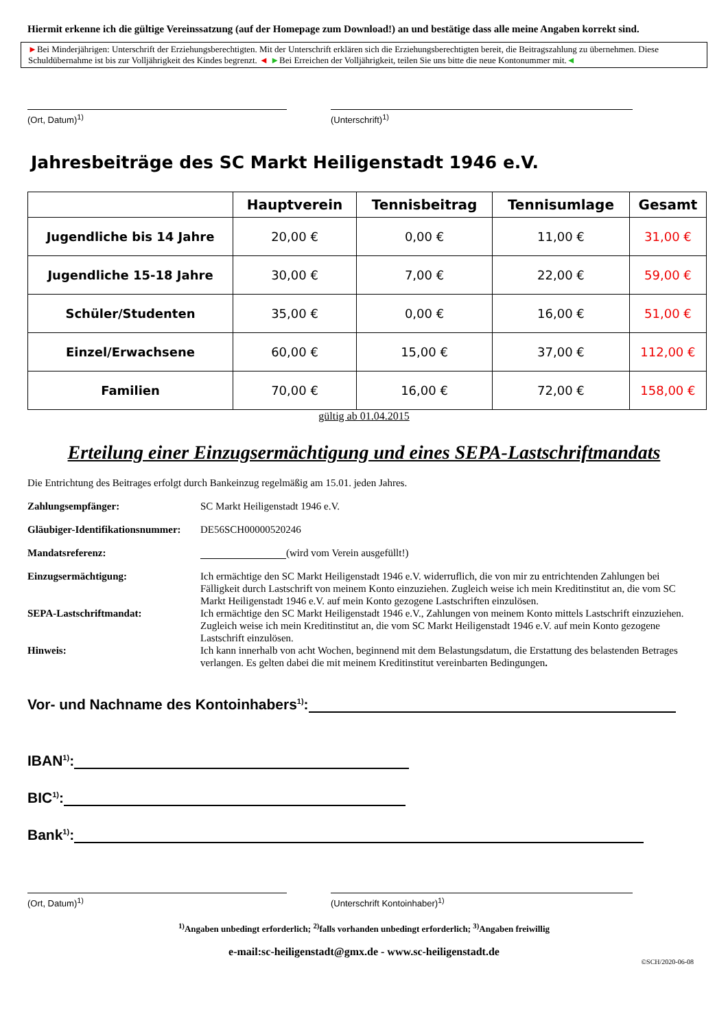Hiermit erkenne ich die gültige Vereinssatzung (auf der Homepage zum Download!) an und bestätige dass alle meine Angaben korrekt sind.
►Bei Minderjährigen: Unterschrift der Erziehungsberechtigten. Mit der Unterschrift erklären sich die Erziehungsberechtigten bereit, die Beitragszahlung zu übernehmen. Diese Schuldübernahme ist bis zur Volljährigkeit des Kindes begrenzt. ◄ ►Bei Erreichen der Volljährigkeit, teilen Sie uns bitte die neue Kontonummer mit.◄
(Ort, Datum)<sup>1)</sup> (Unterschrift)<sup>1)</sup>
Jahresbeiträge des SC Markt Heiligenstadt 1946 e.V.
| | Hauptverein | Tennisbeitrag | Tennisumlage | Gesamt |
| --- | --- | --- | --- | --- |
| Jugendliche bis 14 Jahre | 20,00 € | 0,00 € | 11,00 € | 31,00 € |
| Jugendliche 15-18 Jahre | 30,00 € | 7,00 € | 22,00 € | 59,00 € |
| Schüler/Studenten | 35,00 € | 0,00 € | 16,00 € | 51,00 € |
| Einzel/Erwachsene | 60,00 € | 15,00 € | 37,00 € | 112,00 € |
| Familien | 70,00 € | 16,00 € | 72,00 € | 158,00 € |
gültig ab 01.04.2015
Erteilung einer Einzugsermächtigung und eines SEPA-Lastschriftmandats
Die Entrichtung des Beitrages erfolgt durch Bankeinzug regelmäßig am 15.01. jeden Jahres.
Zahlungsempfänger:
SC Markt Heiligenstadt 1946 e.V.
Gläubiger-Identifikationsnummer:
DE56SCH00000520246
Mandatsreferenz:
(wird vom Verein ausgefüllt!)
Einzugsermächtigung:
Ich ermächtige den SC Markt Heiligenstadt 1946 e.V. widerruflich, die von mir zu entrichtenden Zahlungen bei Fälligkeit durch Lastschrift von meinem Konto einzuziehen. Zugleich weise ich mein Kreditinstitut an, die vom SC Markt Heiligenstadt 1946 e.V. auf mein Konto gezogene Lastschriften einzulösen.
SEPA-Lastschriftmandat:
Ich ermächtige den SC Markt Heiligenstadt 1946 e.V., Zahlungen von meinem Konto mittels Lastschrift einzuziehen. Zugleich weise ich mein Kreditinstitut an, die vom SC Markt Heiligenstadt 1946 e.V. auf mein Konto gezogene Lastschrift einzulösen.
Hinweis:
Ich kann innerhalb von acht Wochen, beginnend mit dem Belastungsdatum, die Erstattung des belastenden Betrages verlangen. Es gelten dabei die mit meinem Kreditinstitut vereinbarten Bedingungen.
Vor- und Nachname des Kontoinhabers<sup>1)</sup>:
IBAN<sup>1)</sup>:
BIC<sup>1)</sup>:
Bank<sup>1)</sup>:
(Ort, Datum)<sup>1)</sup> (Unterschrift Kontoinhaber)<sup>1)</sup>
<sup>1)</sup> Angaben unbedingt erforderlich; <sup>2)</sup>falls vorhanden unbedingt erforderlich; <sup>3)</sup>Angaben freiwillig
e-mail:sc-heiligenstadt@gmx.de - www.sc-heiligenstadt.de
©SCH/2020-06-08